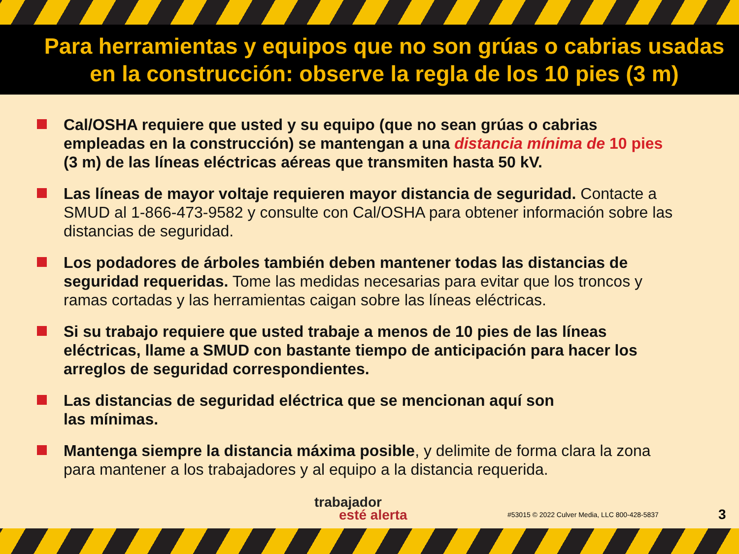Para herramientas y equipos que no son grúas o cabrias usadas
en la construcción: observe la regla de los 10 pies (3 m)
Cal/OSHA requiere que usted y su equipo (que no sean grúas o cabrias empleadas en la construcción) se mantengan a una distancia mínima de 10 pies (3 m) de las líneas eléctricas aéreas que transmiten hasta 50 kV.
Las líneas de mayor voltaje requieren mayor distancia de seguridad. Contacte a SMUD al 1-866-473-9582 y consulte con Cal/OSHA para obtener información sobre las distancias de seguridad.
Los podadores de árboles también deben mantener todas las distancias de seguridad requeridas. Tome las medidas necesarias para evitar que los troncos y ramas cortadas y las herramientas caigan sobre las líneas eléctricas.
Si su trabajo requiere que usted trabaje a menos de 10 pies de las líneas eléctricas, llame a SMUD con bastante tiempo de anticipación para hacer los arreglos de seguridad correspondientes.
Las distancias de seguridad eléctrica que se mencionan aquí son
las mínimas.
Mantenga siempre la distancia máxima posible, y delimite de forma clara la zona para mantener a los trabajadores y al equipo a la distancia requerida.
trabajador
esté alerta
#53015 © 2022 Culver Media, LLC 800-428-5837
3